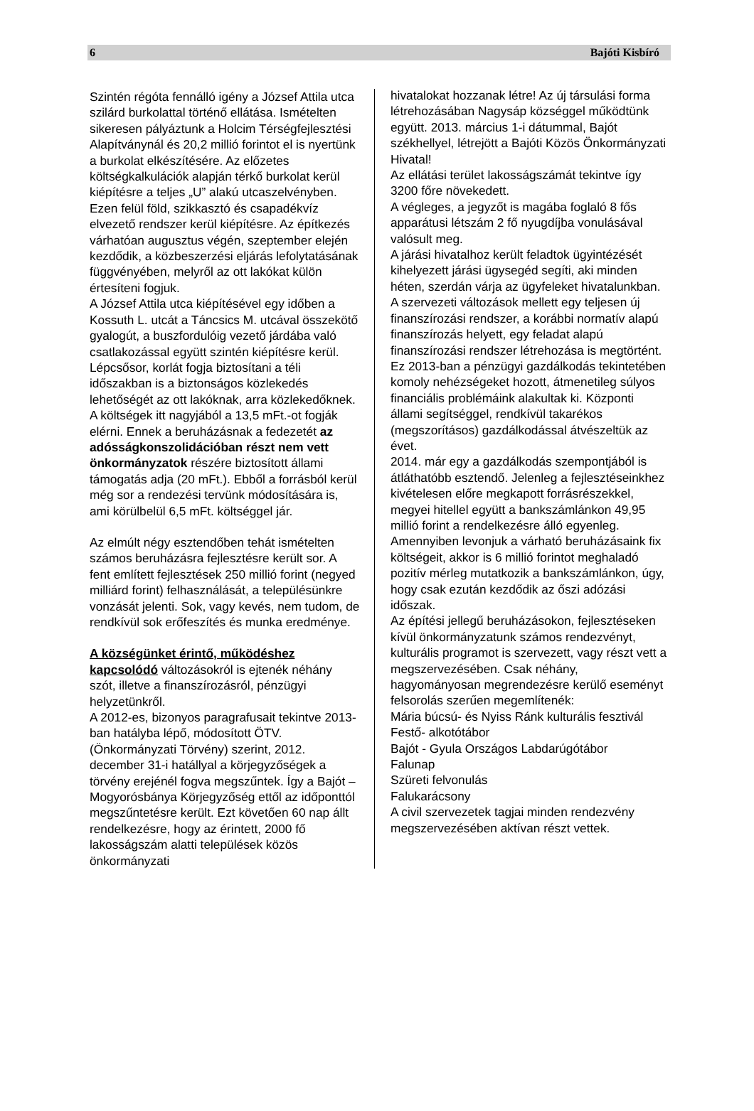6 Bajóti Kisbíró
Szintén régóta fennálló igény a József Attila utca szilárd burkolattal történő ellátása. Ismételten sikeresen pályáztunk a Holcim Térségfejlesztési Alapítványnál és 20,2 millió forintot el is nyertünk a burkolat elkészítésére. Az előzetes költségkalkulációk alapján térkő burkolat kerül kiépítésre a teljes „U” alakú utcaszelvényben. Ezen felül föld, szikkasztó és csapadékvíz elvezető rendszer kerül kiépítésre. Az építkezés várhatóan augusztus végén, szeptember elején kezdődik, a közbeszerzési eljárás lefolytatásának függvényében, melyről az ott lakókat külön értesíteni fogjuk.
A József Attila utca kiépítésével egy időben a Kossuth L. utcát a Táncsics M. utcával összekötő gyalogút, a buszfordulóig vezető járdába való csatlakozással együtt szintén kiépítésre kerül. Lépcsősor, korlát fogja biztosítani a téli időszakban is a biztonságos közlekedés lehetőségét az ott lakóknak, arra közlekedőknek.
A költségek itt nagyjából a 13,5 mFt.-ot fogják elérni. Ennek a beruházásnak a fedezetét az adósságkonszolidációban részt nem vett önkormányzatok részére biztosított állami támogatás adja (20 mFt.). Ebből a forrásból kerül még sor a rendezési tervünk módosítására is, ami körülbelül 6,5 mFt. költséggel jár.
Az elmúlt négy esztendőben tehát ismételten számos beruházásra fejlesztésre került sor. A fent említett fejlesztések 250 millió forint (negyed milliárd forint) felhasználását, a településünkre vonzását jelenti. Sok, vagy kevés, nem tudom, de rendkívül sok erőfeszítés és munka eredménye.
A községünket érintő, működéshez kapcsolódó változásokról is ejtenék néhány szót, illetve a finanszírozásról, pénzügyi helyzetünkről.
A 2012-es, bizonyos paragrafusait tekintve 2013-ban hatályba lépő, módosított ÖTV. (Önkormányzati Törvény) szerint, 2012. december 31-i hatállyal a körjegyzőségek a törvény erejénél fogva megszűntek. Így a Bajót – Mogyorósbánya Körjegyzőség ettől az időponttól megszűntetésre került. Ezt követően 60 nap állt rendelkezésre, hogy az érintett, 2000 fő lakosságszám alatti települések közös önkormányzati
hivatalokat hozzanak létre! Az új társulási forma létrehozásában Nagysáp községgel működtünk együtt. 2013. március 1-i dátummal, Bajót székhellyel, létrejött a Bajóti Közös Önkormányzati Hivatal!
Az ellátási terület lakosságszámát tekintve így 3200 főre növekedett.
A végleges, a jegyzőt is magába foglaló 8 fős apparátusi létszám 2 fő nyugdíjba vonulásával valósult meg.
A járási hivatalhoz került feladtok ügyintézését kihelyezett járási ügysegéd segíti, aki minden héten, szerdán várja az ügyfeleket hivatalunkban.
A szervezeti változások mellett egy teljesen új finanszírozási rendszer, a korábbi normatív alapú finanszírozás helyett, egy feladat alapú finanszírozási rendszer létrehozása is megtörtént.
Ez 2013-ban a pénzügyi gazdálkodás tekintetében komoly nehézségeket hozott, átmenetileg súlyos financiális problémáink alakultak ki. Központi állami segítséggel, rendkívül takarékos (megszorításos) gazdálkodással átvészeltük az évet.
2014. már egy a gazdálkodás szempontjából is átláthatóbb esztendő. Jelenleg a fejlesztéseinkhez kivételesen előre megkapott forrásrészekkel, megyei hitellel együtt a bankszámlánkon 49,95 millió forint a rendelkezésre álló egyenleg. Amennyiben levonjuk a várható beruházásaink fix költségeit, akkor is 6 millió forintot meghaladó pozitív mérleg mutatkozik a bankszámlánkon, úgy, hogy csak ezután kezdődik az őszi adózási időszak.
Az építési jellegű beruházásokon, fejlesztéseken kívül önkormányzatunk számos rendezvényt, kulturális programot is szervezett, vagy részt vett a megszervezésében. Csak néhány, hagyományosan megrendezésre kerülő eseményt felsorolás szerűen megemlítenék:
Mária búcsú- és Nyiss Ránk kulturális fesztivál
Festő- alkotótábor
Bajót - Gyula Országos Labdarúgótábor
Falunap
Szüreti felvonulás
Falukarácsony
A civil szervezetek tagjai minden rendezvény megszervezésében aktívan részt vettek.